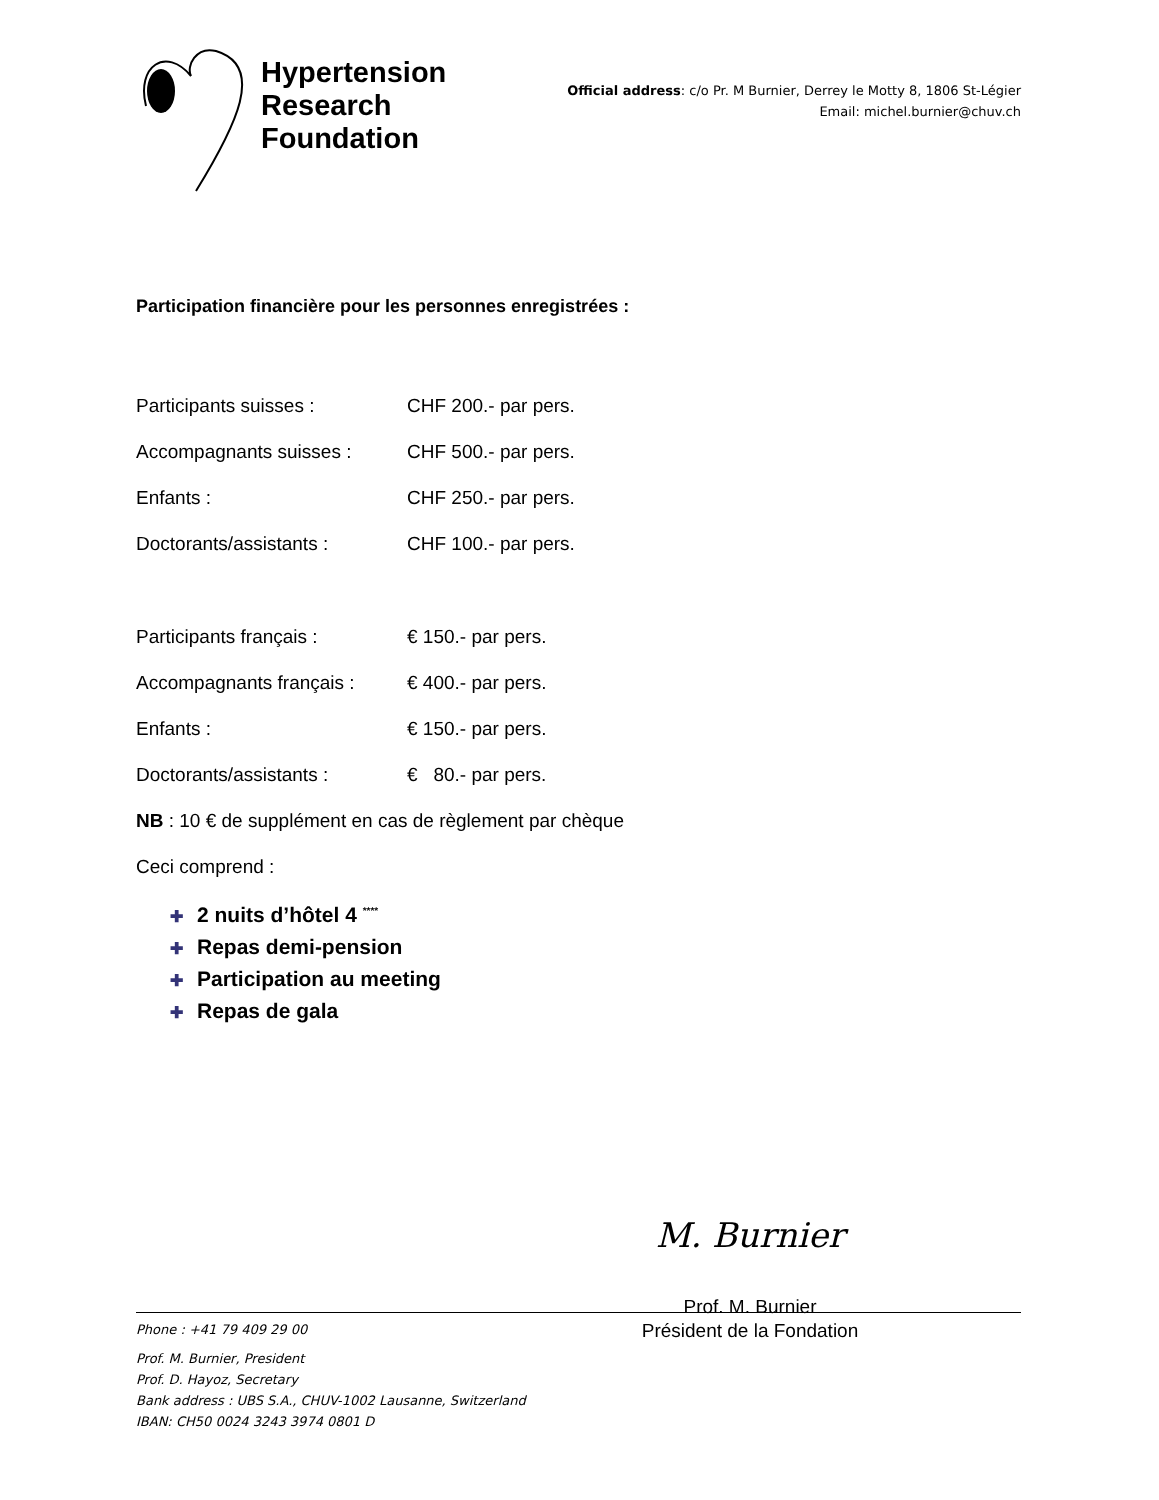Hypertension
Research
Foundation
Official address: c/o Pr. M Burnier, Derrey le Motty 8, 1806 St-Légier
Email: michel.burnier@chuv.ch
Participation financière pour les personnes enregistrées :
Participants suisses : CHF 200.- par pers.
Accompagnants suisses : CHF 500.- par pers.
Enfants : CHF 250.- par pers.
Doctorants/assistants : CHF 100.- par pers.
Participants français : € 150.- par pers.
Accompagnants français : € 400.- par pers.
Enfants : € 150.- par pers.
Doctorants/assistants : € 80.- par pers.
NB : 10 € de supplément en cas de règlement par chèque
Ceci comprend :
✚ 2 nuits d’hôtel 4 <sup>****</sup>
✚ Repas demi-pension
✚ Participation au meeting
✚ Repas de gala
M. Burnier
Prof. M. Burnier
Président de la Fondation
Phone : +41 79 409 29 00
Prof. M. Burnier, President
Prof. D. Hayoz, Secretary
Bank address : UBS S.A., CHUV-1002 Lausanne, Switzerland
IBAN: CH50 0024 3243 3974 0801 D